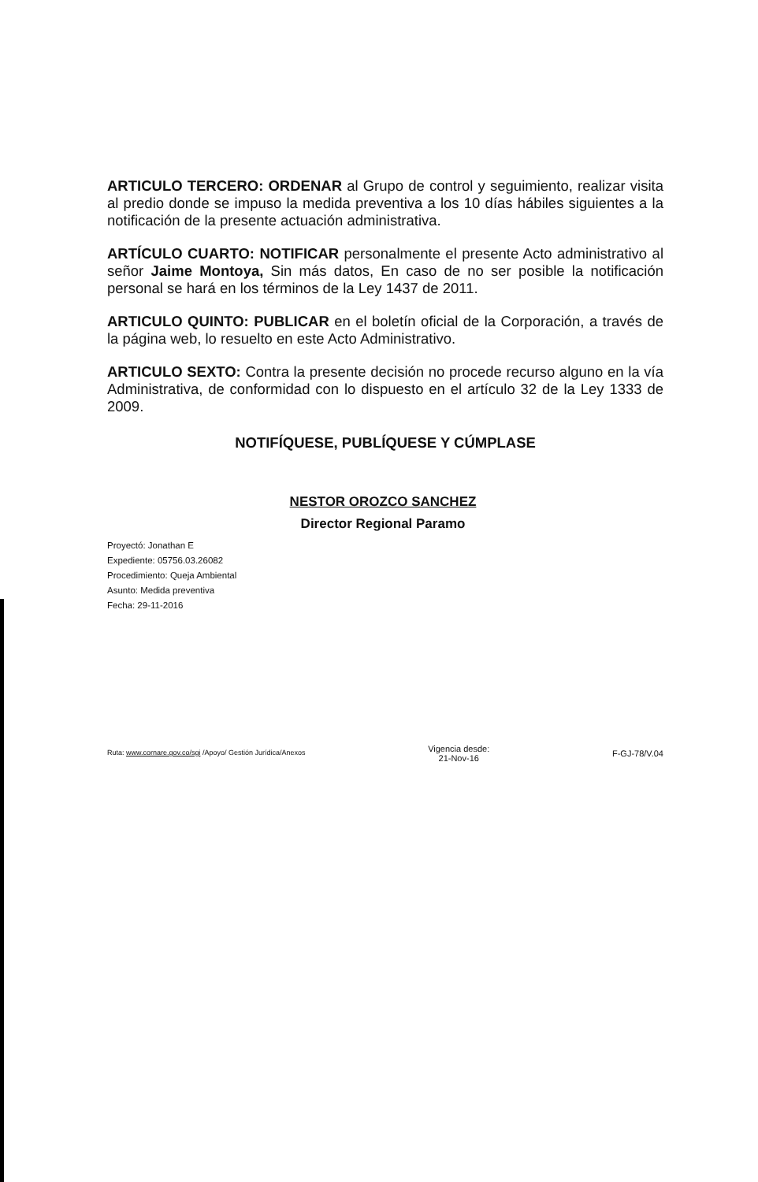ARTICULO TERCERO: ORDENAR al Grupo de control y seguimiento, realizar visita al predio donde se impuso la medida preventiva a los 10 días hábiles siguientes a la notificación de la presente actuación administrativa.
ARTÍCULO CUARTO: NOTIFICAR personalmente el presente Acto administrativo al señor Jaime Montoya, Sin más datos, En caso de no ser posible la notificación personal se hará en los términos de la Ley 1437 de 2011.
ARTICULO QUINTO: PUBLICAR en el boletín oficial de la Corporación, a través de la página web, lo resuelto en este Acto Administrativo.
ARTICULO SEXTO: Contra la presente decisión no procede recurso alguno en la vía Administrativa, de conformidad con lo dispuesto en el artículo 32 de la Ley 1333 de 2009.
NOTIFÍQUESE, PUBLÍQUESE Y CÚMPLASE
NESTOR OROZCO SANCHEZ
Director Regional Paramo
Proyectó: Jonathan E
Expediente: 05756.03.26082
Procedimiento: Queja Ambiental
Asunto: Medida preventiva
Fecha: 29-11-2016
Ruta: www.cornare.gov.co/sgi /Apoyo/ Gestión Jurídica/Anexos
Vigencia desde:
21-Nov-16
F-GJ-78/V.04